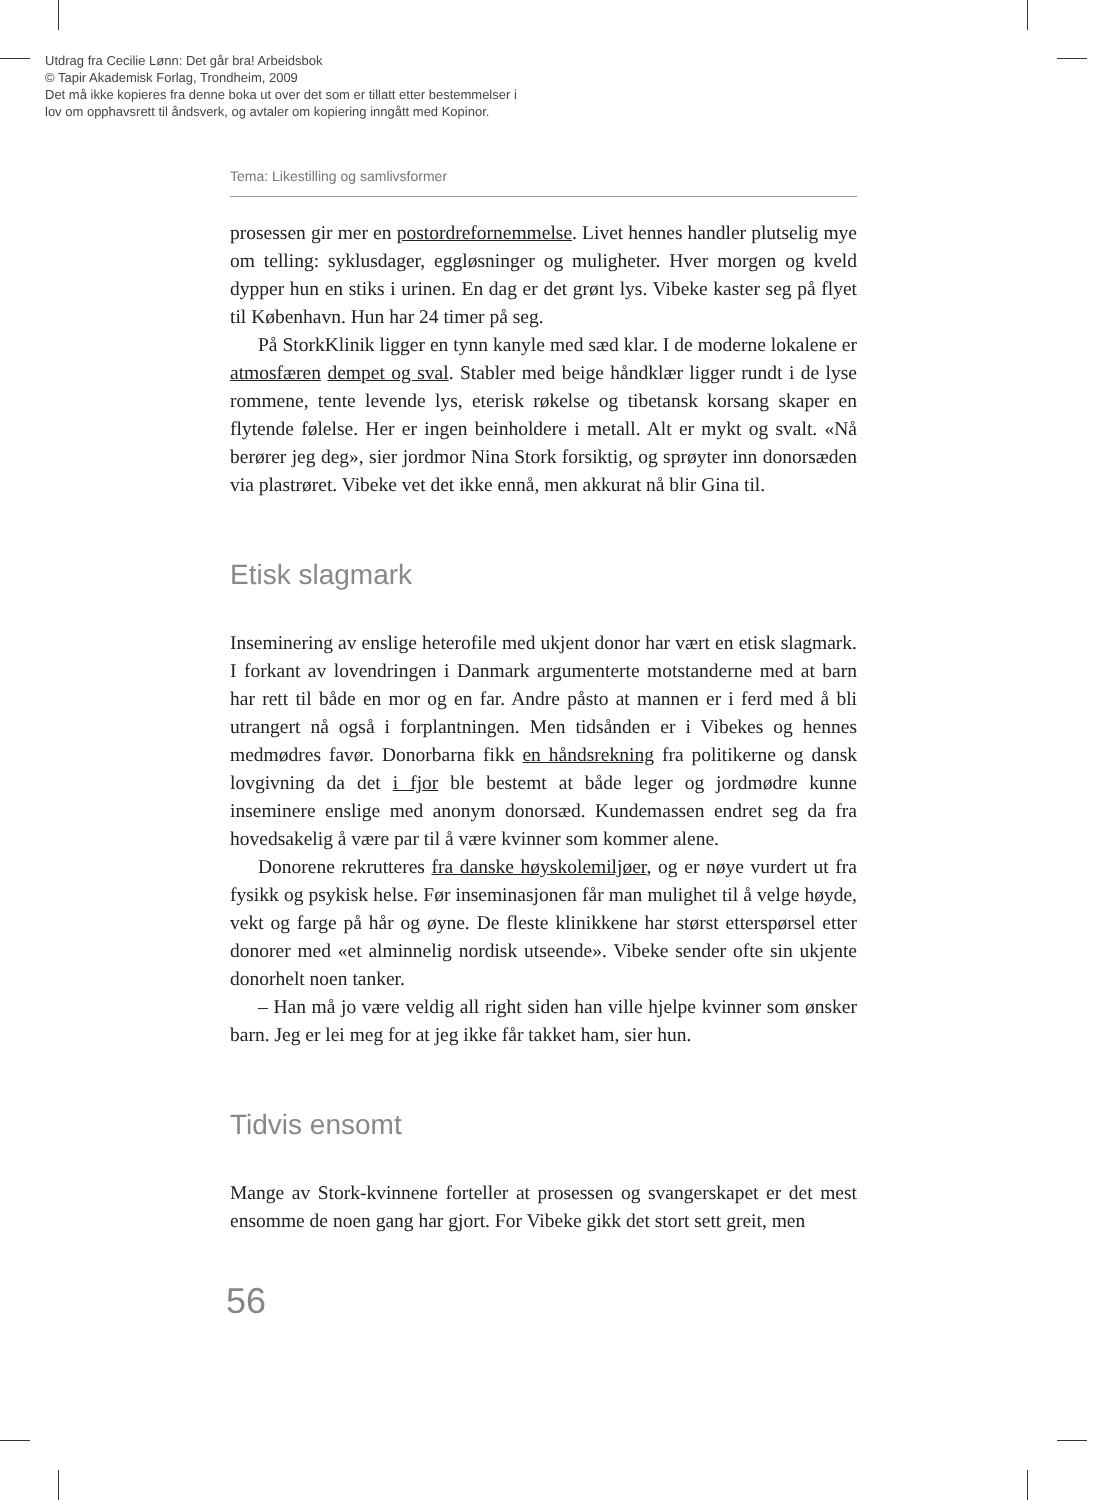Utdrag fra Cecilie Lønn: Det går bra! Arbeidsbok
© Tapir Akademisk Forlag, Trondheim, 2009
Det må ikke kopieres fra denne boka ut over det som er tillatt etter bestemmelser i
lov om opphavsrett til åndsverk, og avtaler om kopiering inngått med Kopinor.
Tema: Likestilling og samlivsformer
prosessen gir mer en postordrefornemmelse. Livet hennes handler plutselig mye om telling: syklusdager, eggløsninger og muligheter. Hver morgen og kveld dypper hun en stiks i urinen. En dag er det grønt lys. Vibeke kaster seg på flyet til København. Hun har 24 timer på seg.
På StorkKlinik ligger en tynn kanyle med sæd klar. I de moderne lokalene er atmosfæren dempet og sval. Stabler med beige håndklær ligger rundt i de lyse rommene, tente levende lys, eterisk røkelse og tibetansk korsang skaper en flytende følelse. Her er ingen beinholdere i metall. Alt er mykt og svalt. «Nå berører jeg deg», sier jordmor Nina Stork forsiktig, og sprøyter inn donorsæden via plastrøret. Vibeke vet det ikke ennå, men akkurat nå blir Gina til.
Etisk slagmark
Inseminering av enslige heterofile med ukjent donor har vært en etisk slagmark. I forkant av lovendringen i Danmark argumenterte motstanderne med at barn har rett til både en mor og en far. Andre påsto at mannen er i ferd med å bli utrangert nå også i forplantningen. Men tidsånden er i Vibekes og hennes medmødres favør. Donorbarna fikk en håndsrekning fra politikerne og dansk lovgivning da det i fjor ble bestemt at både leger og jordmødre kunne inseminere enslige med anonym donorsæd. Kundemassen endret seg da fra hovedsakelig å være par til å være kvinner som kommer alene.
Donorene rekrutteres fra danske høyskolemiljøer, og er nøye vurdert ut fra fysikk og psykisk helse. Før inseminasjonen får man mulighet til å velge høyde, vekt og farge på hår og øyne. De fleste klinikkene har størst etterspørsel etter donorer med «et alminnelig nordisk utseende». Vibeke sender ofte sin ukjente donorhelt noen tanker.
– Han må jo være veldig all right siden han ville hjelpe kvinner som ønsker barn. Jeg er lei meg for at jeg ikke får takket ham, sier hun.
Tidvis ensomt
Mange av Stork-kvinnene forteller at prosessen og svangerskapet er det mest ensomme de noen gang har gjort. For Vibeke gikk det stort sett greit, men
56